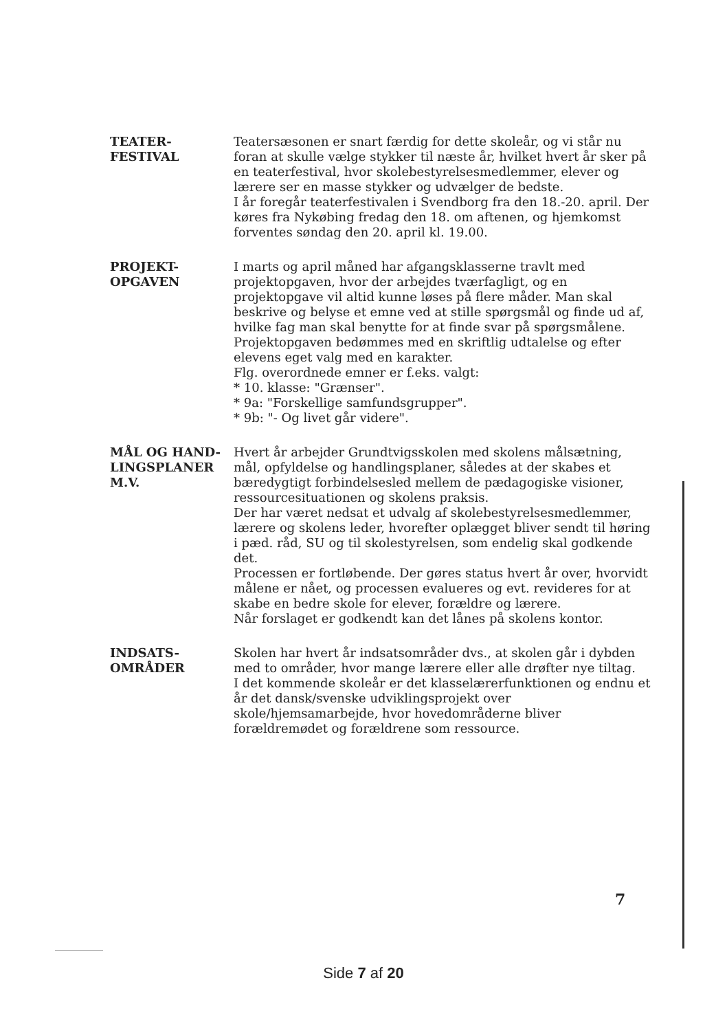TEATER-
FESTIVAL
Teatersæsonen er snart færdig for dette skoleår, og vi står nu foran at skulle vælge stykker til næste år, hvilket hvert år sker på en teaterfestival, hvor skolebestyrelsesmedlemmer, elever og lærere ser en masse stykker og udvælger de bedste.
I år foregår teaterfestivalen i Svendborg fra den 18.-20. april. Der køres fra Nykøbing fredag den 18. om aftenen, og hjemkomst forventes søndag den 20. april kl. 19.00.
PROJEKT-
OPGAVEN
I marts og april måned har afgangsklasserne travlt med projektopgaven, hvor der arbejdes tværfagligt, og en projektopgave vil altid kunne løses på flere måder. Man skal beskrive og belyse et emne ved at stille spørgsmål og finde ud af, hvilke fag man skal benytte for at finde svar på spørgsmålene. Projektopgaven bedømmes med en skriftlig udtalelse og efter elevens eget valg med en karakter.
Flg. overordnede emner er f.eks. valgt:
* 10. klasse: "Grænser".
* 9a: "Forskellige samfundsgrupper".
* 9b: "- Og livet går videre".
MÅL OG HAND-
LINGSPLANER
M.V.
Hvert år arbejder Grundtvigsskolen med skolens målsætning, mål, opfyldelse og handlingsplaner, således at der skabes et bæredygtigt forbindelsesled mellem de pædagogiske visioner, ressourcesituationen og skolens praksis.
Der har været nedsat et udvalg af skolebestyrelsesmedlemmer, lærere og skolens leder, hvorefter oplægget bliver sendt til høring i pæd. råd, SU og til skolestyrelsen, som endelig skal godkende det.
Processen er fortløbende. Der gøres status hvert år over, hvorvidt målene er nået, og processen evalueres og evt. revideres for at skabe en bedre skole for elever, forældre og lærere.
Når forslaget er godkendt kan det lånes på skolens kontor.
INDSATS-
OMRÅDER
Skolen har hvert år indsatsområder dvs., at skolen går i dybden med to områder, hvor mange lærere eller alle drøfter nye tiltag.
I det kommende skoleår er det klasselærerfunktionen og endnu et år det dansk/svenske udviklingsprojekt over skole/hjemsamarbejde, hvor hovedområderne bliver forældremødet og forældrene som ressource.
7
Side 7 af 20